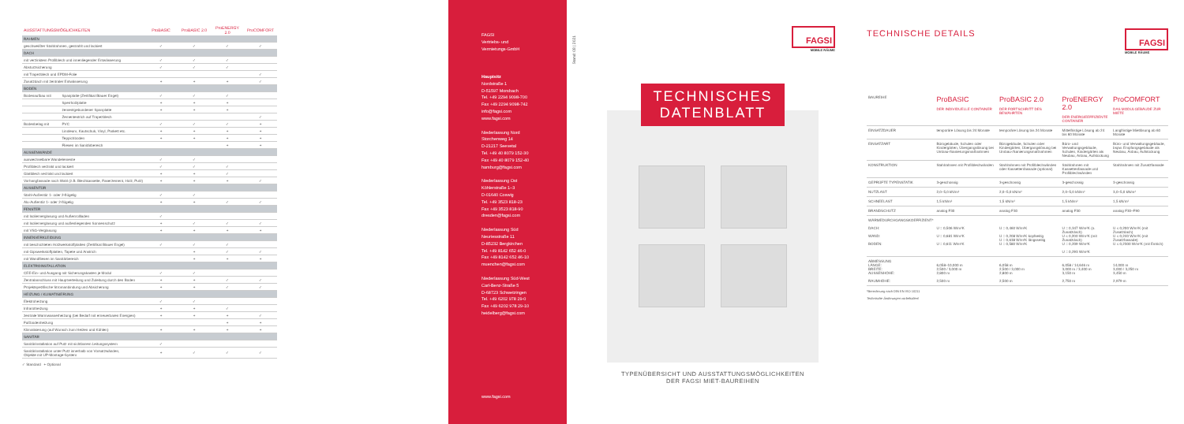| AUSSTATTUNGSMÖGLICHKEITEN | | ProBASIC | ProBASIC 2.0 | ProENERGY 2.0 | ProCOMFORT |
| --- | --- | --- | --- | --- | --- |
| RAHMEN | | | | | |
| geschweißter Stahlrahmen, gestrahlt und lackiert | | ✓ | ✓ | ✓ | ✓ |
| DACH | | | | | |
| mit verzinktem Profilblech und innenliegender Entwässerung | | ✓ | ✓ | ✓ | |
| Absturzsicherung | | ✓ | ✓ | ✓ | |
| mit Trapezblech und EPDM-Folie | | | | | ✓ |
| Zusatzdach mit zentraler Entwässerung | | + | + | + | ✓ |
| BODEN | | | | | |
| Bodenaufbau mit | Spanplatte (Zertifikat Blauer Engel) | ✓ | ✓ | ✓ | |
| | Sperrholzplatte | + | + | + | |
| | zementgebundener Spanplatte | + | + | + | |
| | Zementestrich auf Trapezblech | | | | ✓ |
| Bodenbelag mit | PVC | ✓ | ✓ | ✓ | + |
| | Linoleum, Kautschuk, Vinyl, Parkett etc. | + | + | + | + |
| | Teppichboden | + | + | + | + |
| | Fliesen im Sanitärbereich | | | + | + |
| AUSSENWÄNDE | | | | | |
| auswechselbare Wandelemente | | ✓ | ✓ | | |
| Profilblech verzinkt und lackiert | | ✓ | ✓ | ✓ | |
| Glattblech verzinkt und lackiert | | + | + | ✓ | |
| Vorhangfassade nach Wahl (z.B. Blechkassette, Faserzement, Holz, Putz) | | + | + | + | ✓ |
| AUSSENTÜR | | | | | |
| Stahl-Außentür 1- oder 2-flügelig | | ✓ | ✓ | | |
| Alu-Außentür 1- oder 2-flügelig | | + | + | ✓ | ✓ |
| FENSTER | | | | | |
| mit Isolierverglasung und Außenrollladen | | ✓ | | | |
| mit Isolierverglasung und außenliegenden Sonnenschutz | | + | ✓ | ✓ | ✓ |
| mit VSG-Verglasung | | + | + | + | + |
| INNENVERKLEIDUNG | | | | | |
| mit beschichteten Holzwerkstoffplatten (Zertifikat Blauer Engel) | | ✓ | ✓ | ✓ | |
| mit Gipswerkstoffplatten, Tapete und Anstrich | | | + | ✓ | ✓ |
| mit Wandfliesen im Sanitärbereich | | | + | + | + |
| ELEKTROINSTALLATION | | | | | |
| CEE-Ein- und Ausgang mit Sicherungskasten je Modul | | ✓ | ✓ | | |
| Zentralanschluss mit Hauptverteilung und Zuleitung durch den Boden | | + | + | ✓ | ✓ |
| Projektspezifische Stromanbindung und Absicherung | | + | + | ✓ | ✓ |
| HEIZUNG / KLIMATISIERUNG | | | | | |
| Elektroheizung | | ✓ | ✓ | | |
| Infrarotheizung | | + | + | ✓ | |
| zentrale Warmwasserheizung (bei Bedarf mit erneuerbaren Energien) | | + | + | + | ✓ |
| Fußbodenheizung | | | | + | + |
| Klimatisierung (auf Wunsch zum Heizen und Kühlen) | | + | + | + | + |
| SANITÄR | | | | | |
| Sanitärinstallation auf Putz mit sichtbarem Leitungssystem | | ✓ | | | |
| Sanitärinstallation unter Putz innerhalb von Vorsatzwänden, Objekte mit UP-Montage-System | | + | ✓ | ✓ | ✓ |
✓ Standard + Optional
FAGSI
Vertriebs- und
Vermietungs-GmbH
Hauptsitz
Nordstraße 1
D-51597 Morsbach
Tel. +49 2294 9098-700
Fax +49 2294 9098-742
info@fagsi.com
www.fagsi.com
Niederlassung Nord
Storchenweg 14
D-21217 Seevetal
Tel. +49 40 8079 152-30
Fax +49 40 8079 152-40
hamburg@fagsi.com
Niederlassung Ost
Köhlerstraße 1–3
D-01640 Coswig
Tel. +49 3523 818-23
Fax +49 3523 818-90
dresden@fagsi.com
Niederlassung Süd
Neuriesstraße 11
D-85232 Bergkirchen
Tel. +49 8142 652 46-0
Fax +49 8142 652 46-10
muenchen@fagsi.com
Niederlassung Süd-West
Carl-Benz-Straße 5
D-68723 Schwetzingen
Tel. +49 6202 978 29-0
Fax +49 6202 978 29-10
heidelberg@fagsi.com
www.fagsi.com
Stand: 08 | 2021
FAGSI
MOBILE RÄUME
TECHNISCHES
DATENBLATT
TYPENÜBERSICHT UND AUSSTATTUNGSMÖGLICHKEITEN
DER FAGSI MIET-BAUREIHEN
TECHNISCHE DETAILS
FAGSI
MOBILE RÄUME
| BAUREIHE | ProBASIC DER INDIVIDUELLE CONTAINER | ProBASIC 2.0 DER FORTSCHRITT DES BEWÄHRTEN | ProENERGY 2.0 DER ENERGIEEFFIZIENTE CONTAINER | ProCOMFORT DAS MODULGEBÄUDE ZUR MIETE |
| EINSATZDAUER | temporäre Lösung bis 24 Monate | temporäre Lösung bis 24 Monate | Mittelfristige Lösung ab 24 bis 60 Monate | Langfristige Mietlösung ab 60 Monate |
| EINSATZART | Bürogebäude, Schulen oder Kindergärten, Übergangslösung bei Umbau-/Sanierungsmaßnahmen | Bürogebäude, Schulen oder Kindergärten, Übergangslösung bei Umbau-/Sanierungsmaßnahmen | Büro- und Verwaltungsgebäude, Schulen, Kindergärten als Neubau, Anbau, Aufstockung | Büro- und Verwaltungsgebäude, bspw. Empfangsgebäude als Neubau, Anbau, Aufstockung |
| KONSTRUKTION | Stahlrahmen mit Profilblechwänden | Stahlrahmen mit Profilblechwänden oder Kassettenfassade (optional) | Stahlrahmen mit Kassettenfassade und Profilblechwänden | Stahlrahmen mit Zusatzfassade |
| GEPRÜFTE TYPENSTATIK | 3-geschossig | 3-geschossig | 3-geschossig | 3-geschossig |
| NUTZLAST | 2,0–5,0 kN/m² | 2,0–5,0 kN/m² | 2,0–5,0 kN/m² | 3,0–5,0 kN/m² |
| SCHNEELAST | 1,5 kN/m² | 1,5 kN/m² | 1,5 kN/m² | 1,5 kN/m² |
| BRANDSCHUTZ | analog F30 | analog F30 | analog F30 | analog F30–F90 |
| WÄRMEDURCHGANGSKOEFFIZIENT* DACH: WAND: BODEN: | U = 0,506 W/m²K U = 0,681 W/m²K U = 0,611 W/m²K | U = 0,460 W/m²K U = 0,208 W/m²K kopfseitig U = 0,638 W/m²K längsseitig U = 0,580 W/m²K | U = 0,347 W/m²K (o. Zusatzdach) U ≤ 0,200 W/m²K (mit Zusatzdach) U = 0,209 W/m²K U = 0,293 W/m²K | U ≤ 0,200 W/m²K (mit Zusatzdach) U ≤ 0,240 W/m²K (mit Zusatzfassade) U ≤ 0,2300 W/m²K (mit Estrich) |
| ABMESSUNG LÄNGE: BREITE: AUSSENHÖHE: RAUMHÖHE: | 6,058–10,000 m 2,500 / 3,000 m 2,800 m 2,500 m | 6,058 m 2,500 / 3,000 m 2,800 m 2,500 m | 6,058 / 14,646 m 3,000 m / 3,400 m 3,150 m 2,750 m | 14,000 m 3,000 / 3,250 m 3,450 m 2,979 m |
*Berechnung nach DIN EN ISO 10211
Technische Änderungen vorbehalten!